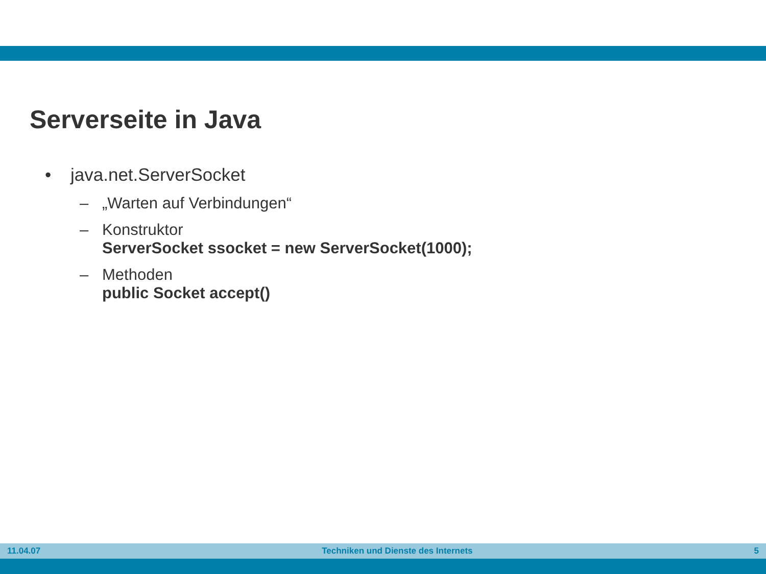Serverseite in Java
• java.net.ServerSocket
– „Warten auf Verbindungen“
– Konstruktor
ServerSocket ssocket = new ServerSocket(1000);
– Methoden
public Socket accept()
11.04.07 Techniken und Dienste des Internets 5